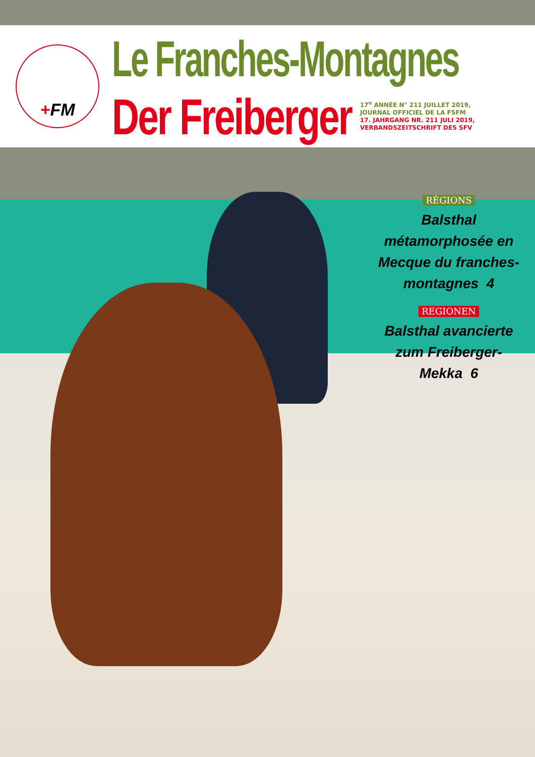+FM Le Franches-Montagnes
Der Freiberger
17<sup>e</sup> ANNÉE N° 211 JUILLET 2019,
JOURNAL OFFICIEL DE LA FSFM
17. JAHRGANG NR. 211 JULI 2019,
VERBANDSZEITSCHRIFT DES SFV
RÉGIONS
Balsthal métamorphosée en Mecque du franches-montagnes 4
REGIONEN
Balsthal avancierte zum Freiberger-Mekka 6